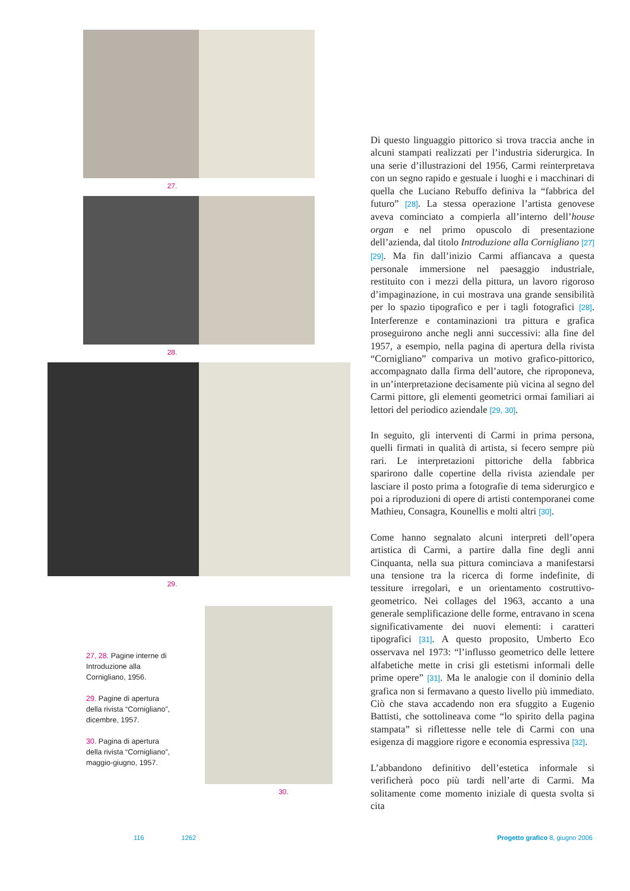27.
28.
29.
27, 28. Pagine interne di Introduzione alla Cornigliano, 1956.
29. Pagine di apertura della rivista “Cornigliano”, dicembre, 1957.
30. Pagina di apertura della rivista “Cornigliano”, maggio-giugno, 1957.
30.
Di questo linguaggio pittorico si trova traccia anche in alcuni stampati realizzati per l’industria siderurgica. In una serie d’illustrazioni del 1956, Carmi reinterpretava con un segno rapido e gestuale i luoghi e i macchinari di quella che Luciano Rebuffo definiva la “fabbrica del futuro” [28]. La stessa operazione l’artista genovese aveva cominciato a compierla all’interno dell’house organ e nel primo opuscolo di presentazione dell’azienda, dal titolo Introduzione alla Cornigliano [27] [29]. Ma fin dall’inizio Carmi affiancava a questa personale immersione nel paesaggio industriale, restituito con i mezzi della pittura, un lavoro rigoroso d’impaginazione, in cui mostrava una grande sensibilità per lo spazio tipografico e per i tagli fotografici [28]. Interferenze e contaminazioni tra pittura e grafica proseguirono anche negli anni successivi: alla fine del 1957, a esempio, nella pagina di apertura della rivista “Cornigliano” compariva un motivo grafico-pittorico, accompagnato dalla firma dell’autore, che riproponeva, in un’interpretazione decisamente più vicina al segno del Carmi pittore, gli elementi geometrici ormai familiari ai lettori del periodico aziendale [29, 30].
In seguito, gli interventi di Carmi in prima persona, quelli firmati in qualità di artista, si fecero sempre più rari. Le interpretazioni pittoriche della fabbrica sparirono dalle copertine della rivista aziendale per lasciare il posto prima a fotografie di tema siderurgico e poi a riproduzioni di opere di artisti contemporanei come Mathieu, Consagra, Kounellis e molti altri [30].
Come hanno segnalato alcuni interpreti dell’opera artistica di Carmi, a partire dalla fine degli anni Cinquanta, nella sua pittura cominciava a manifestarsi una tensione tra la ricerca di forme indefinite, di tessiture irregolari, e un orientamento costruttivo-geometrico. Nei collages del 1963, accanto a una generale semplificazione delle forme, entravano in scena significativamente dei nuovi elementi: i caratteri tipografici [31]. A questo proposito, Umberto Eco osservava nel 1973: “l’influsso geometrico delle lettere alfabetiche mette in crisi gli estetismi informali delle prime opere” [31]. Ma le analogie con il dominio della grafica non si fermavano a questo livello più immediato. Ciò che stava accadendo non era sfuggito a Eugenio Battisti, che sottolineava come “lo spirito della pagina stampata” si riflettesse nelle tele di Carmi con una esigenza di maggiore rigore e economia espressiva [32].
L’abbandono definitivo dell’estetica informale si verificherà poco più tardi nell’arte di Carmi. Ma solitamente come momento iniziale di questa svolta si cita
116 1262 Progetto grafico 8, giugno 2006